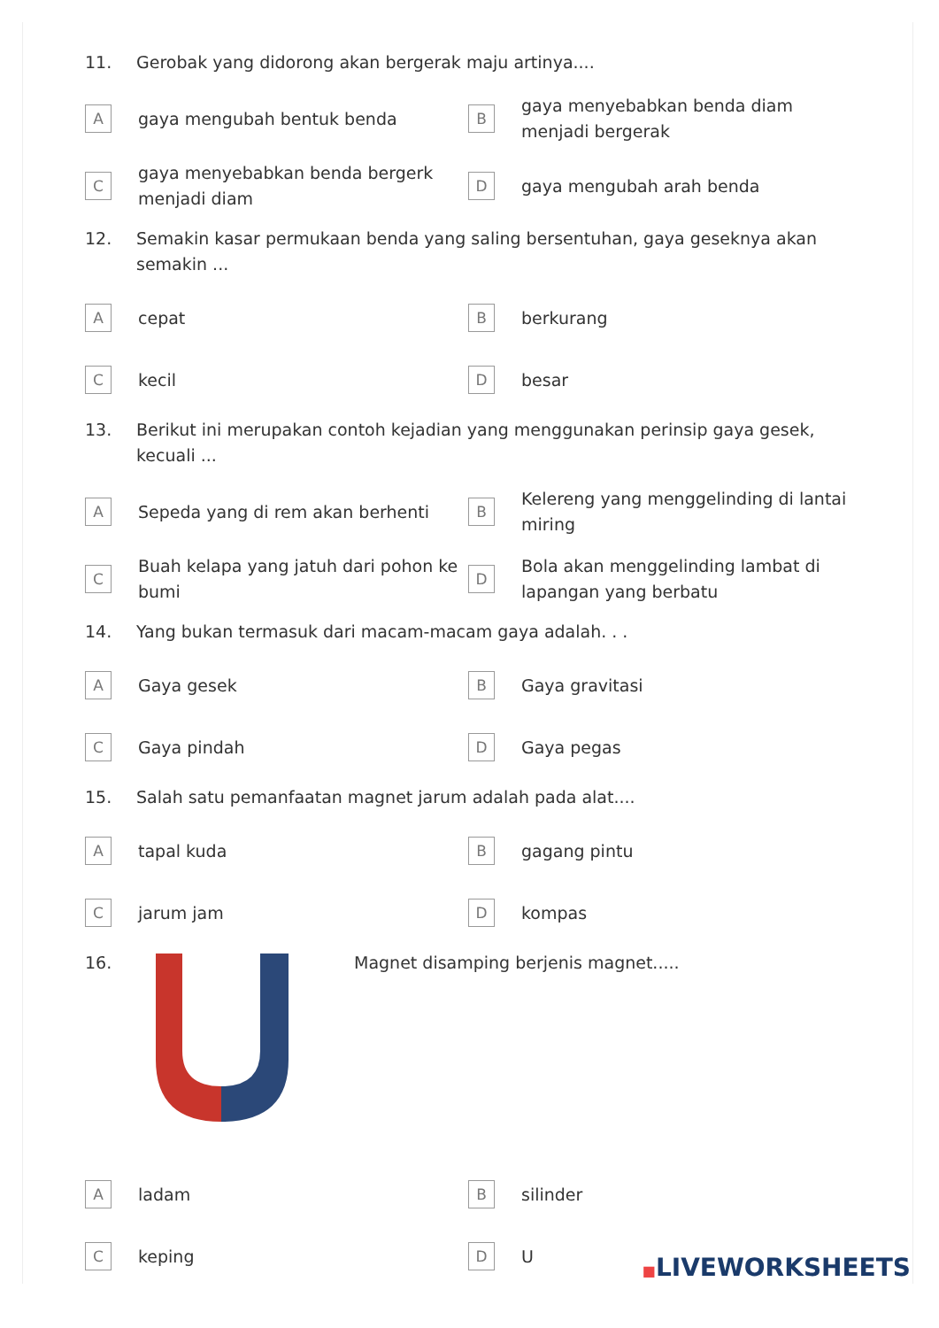11. Gerobak yang didorong akan bergerak maju artinya....
A
gaya mengubah bentuk benda
B
gaya menyebabkan benda diam menjadi bergerak
C
gaya menyebabkan benda bergerk menjadi diam
D
gaya mengubah arah benda
12. Semakin kasar permukaan benda yang saling bersentuhan, gaya geseknya akan semakin ...
A
cepat
B
berkurang
C
kecil
D
besar
13. Berikut ini merupakan contoh kejadian yang menggunakan perinsip gaya gesek, kecuali ...
A
Sepeda yang di rem akan berhenti
B
Kelereng yang menggelinding di lantai miring
C
Buah kelapa yang jatuh dari pohon ke bumi
D
Bola akan menggelinding lambat di lapangan yang berbatu
14. Yang bukan termasuk dari macam-macam gaya adalah. . .
A
Gaya gesek
B
Gaya gravitasi
C
Gaya pindah
D
Gaya pegas
15. Salah satu pemanfaatan magnet jarum adalah pada alat....
A
tapal kuda
B
gagang pintu
C
jarum jam
D
kompas
16. Magnet disamping berjenis magnet.....
A
ladam
B
silinder
C
keping
D
U
■LIVEWORKSHEETS